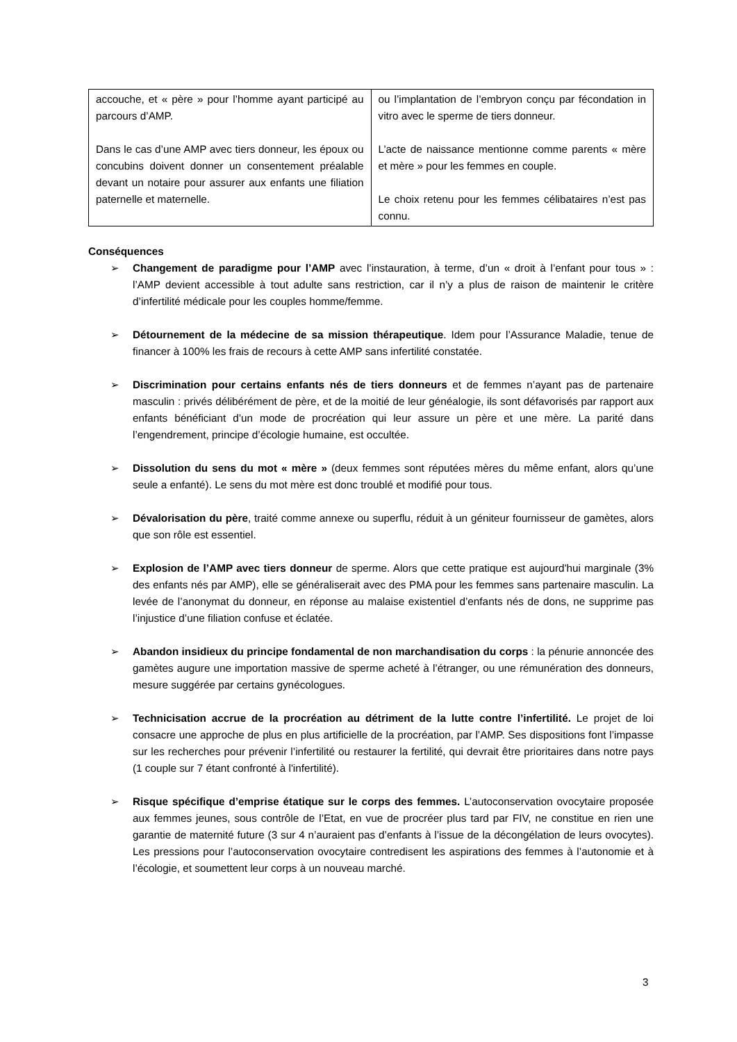| accouche, et « père » pour l’homme ayant participé au parcours d’AMP. Dans le cas d’une AMP avec tiers donneur, les époux ou concubins doivent donner un consentement préalable devant un notaire pour assurer aux enfants une filiation paternelle et maternelle. | ou l’implantation de l’embryon conçu par fécondation in vitro avec le sperme de tiers donneur. L’acte de naissance mentionne comme parents « mère et mère » pour les femmes en couple. Le choix retenu pour les femmes célibataires n’est pas connu. |
Conséquences
➢ Changement de paradigme pour l’AMP avec l’instauration, à terme, d’un « droit à l’enfant pour tous » : l’AMP devient accessible à tout adulte sans restriction, car il n’y a plus de raison de maintenir le critère d’infertilité médicale pour les couples homme/femme.
➢ Détournement de la médecine de sa mission thérapeutique. Idem pour l’Assurance Maladie, tenue de financer à 100% les frais de recours à cette AMP sans infertilité constatée.
➢ Discrimination pour certains enfants nés de tiers donneurs et de femmes n’ayant pas de partenaire masculin : privés délibérément de père, et de la moitié de leur généalogie, ils sont défavorisés par rapport aux enfants bénéficiant d’un mode de procréation qui leur assure un père et une mère. La parité dans l’engendrement, principe d’écologie humaine, est occultée.
➢ Dissolution du sens du mot « mère » (deux femmes sont réputées mères du même enfant, alors qu’une seule a enfanté). Le sens du mot mère est donc troublé et modifié pour tous.
➢ Dévalorisation du père, traité comme annexe ou superflu, réduit à un géniteur fournisseur de gamètes, alors que son rôle est essentiel.
➢ Explosion de l’AMP avec tiers donneur de sperme. Alors que cette pratique est aujourd'hui marginale (3% des enfants nés par AMP), elle se généraliserait avec des PMA pour les femmes sans partenaire masculin. La levée de l’anonymat du donneur, en réponse au malaise existentiel d’enfants nés de dons, ne supprime pas l’injustice d’une filiation confuse et éclatée.
➢ Abandon insidieux du principe fondamental de non marchandisation du corps : la pénurie annoncée des gamètes augure une importation massive de sperme acheté à l’étranger, ou une rémunération des donneurs, mesure suggérée par certains gynécologues.
➢ Technicisation accrue de la procréation au détriment de la lutte contre l’infertilité. Le projet de loi consacre une approche de plus en plus artificielle de la procréation, par l’AMP. Ses dispositions font l’impasse sur les recherches pour prévenir l’infertilité ou restaurer la fertilité, qui devrait être prioritaires dans notre pays (1 couple sur 7 étant confronté à l'infertilité).
➢ Risque spécifique d’emprise étatique sur le corps des femmes. L’autoconservation ovocytaire proposée aux femmes jeunes, sous contrôle de l’Etat, en vue de procréer plus tard par FIV, ne constitue en rien une garantie de maternité future (3 sur 4 n’auraient pas d’enfants à l’issue de la décongélation de leurs ovocytes). Les pressions pour l’autoconservation ovocytaire contredisent les aspirations des femmes à l’autonomie et à l’écologie, et soumettent leur corps à un nouveau marché.
3